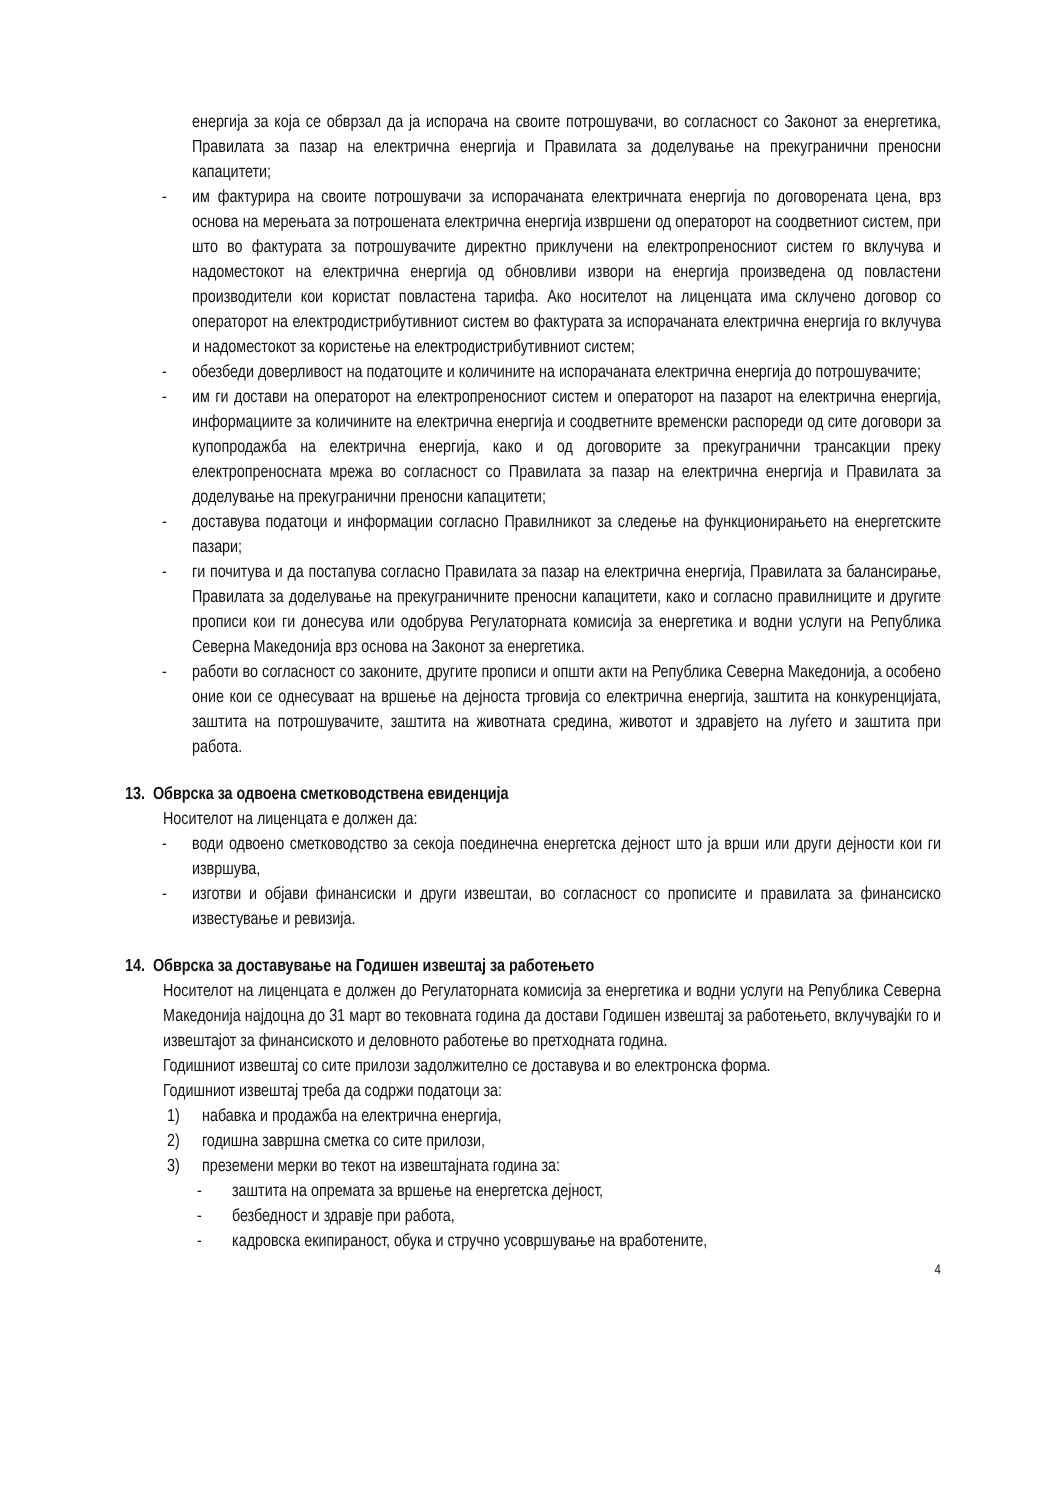енергија за која се обврзал да ја испорача на своите потрошувачи, во согласност со Законот за енергетика, Правилата за пазар на електрична енергија и Правилата за доделување на прекугранични преносни капацитети;
- им фактурира на своите потрошувачи за испорачаната електричната енергија по договорената цена, врз основа на мерењата за потрошената електрична енергија извршени од операторот на соодветниот систем, при што во фактурата за потрошувачите директно приклучени на електропреносниот систем го вклучува и надоместокот на електрична енергија од обновливи извори на енергија произведена од повластени производители кои користат повластена тарифа. Ако носителот на лиценцата има склучено договор со операторот на електродистрибутивниот систем во фактурата за испорачаната електрична енергија го вклучува и надоместокот за користење на електродистрибутивниот систем;
- обезбеди доверливост на податоците и количините на испорачаната електрична енергија до потрошувачите;
- им ги достави на операторот на електропреносниот систем и операторот на пазарот на електрична енергија, информациите за количините на електрична енергија и соодветните временски распореди од сите договори за купопродажба на електрична енергија, како и од договорите за прекугранични трансакции преку електропреносната мрежа во согласност со Правилата за пазар на електрична енергија и Правилата за доделување на прекугранични преносни капацитети;
- доставува податоци и информации согласно Правилникот за следење на функционирањето на енергетските пазари;
- ги почитува и да постапува согласно Правилата за пазар на електрична енергија, Правилата за балансирање, Правилата за доделување на прекуграничните преносни капацитети, како и согласно правилниците и другите прописи кои ги донесува или одобрува Регулаторната комисија за енергетика и водни услуги на Република Северна Македонија врз основа на Законот за енергетика.
- работи во согласност со законите, другите прописи и општи акти на Република Северна Македонија, а особено оние кои се однесуваат на вршење на дејноста трговија со електрична енергија, заштита на конкуренцијата, заштита на потрошувачите, заштита на животната средина, животот и здравјето на луѓето и заштита при работа.
13. Обврска за одвоена сметководствена евиденција
Носителот на лиценцата е должен да:
- води одвоено сметководство за секоја поединечна енергетска дејност што ја врши или други дејности кои ги извршува,
- изготви и објави финансиски и други извештаи, во согласност со прописите и правилата за финансиско известување и ревизија.
14. Обврска за доставување на Годишен извештај за работењето
Носителот на лиценцата е должен до Регулаторната комисија за енергетика и водни услуги на Република Северна Македонија најдоцна до 31 март во тековната година да достави Годишен извештај за работењето, вклучувајќи го и извештајот за финансиското и деловното работење во претходната година.
Годишниот извештај со сите прилози задолжително се доставува и во електронска форма.
Годишниот извештај треба да содржи податоци за:
1) набавка и продажба на електрична енергија,
2) годишна завршна сметка со сите прилози,
3) преземени мерки во текот на извештајната година за:
- заштита на опремата за вршење на енергетска дејност,
- безбедност и здравје при работа,
- кадровска екипираност, обука и стручно усовршување на вработените,
4